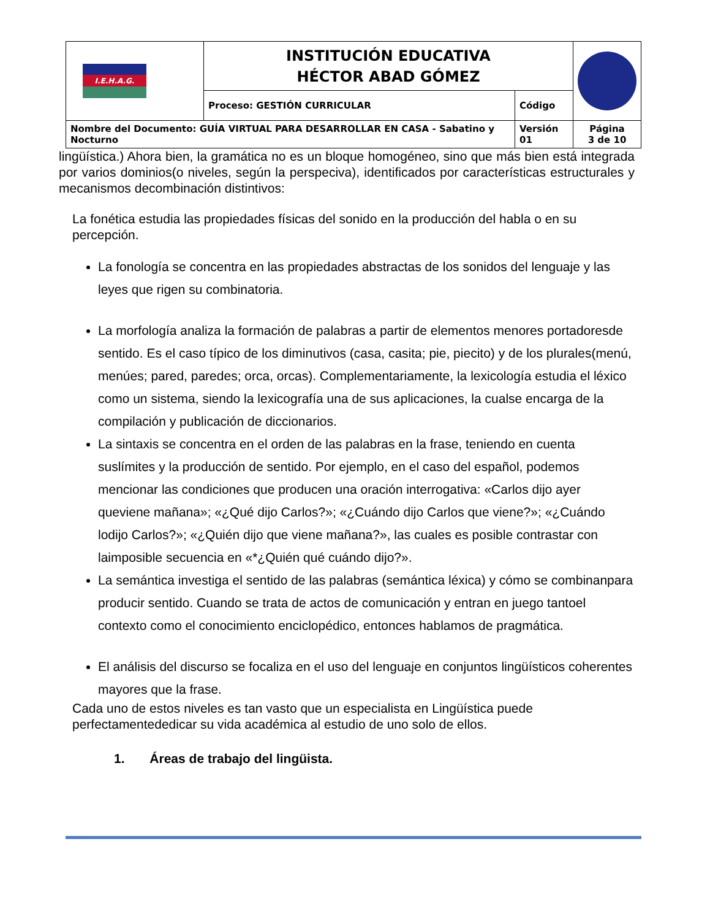| I.E.H.A.G. | INSTITUCIÓN EDUCATIVA HÉCTOR ABAD GÓMEZ | | |
| | Proceso: GESTIÓN CURRICULAR | Código | |
| Nombre del Documento: GUÍA VIRTUAL PARA DESARROLLAR EN CASA - Sabatino y Nocturno | | Versión 01 | Página 3 de 10 |
lingüística.) Ahora bien, la gramática no es un bloque homogéneo, sino que más bien está integrada por varios dominios(o niveles, según la perspeciva), identificados por características estructurales y mecanismos decombinación distintivos:
La fonética estudia las propiedades físicas del sonido en la producción del habla o en su percepción.
La fonología se concentra en las propiedades abstractas de los sonidos del lenguaje y las leyes que rigen su combinatoria.
La morfología analiza la formación de palabras a partir de elementos menores portadoresde sentido. Es el caso típico de los diminutivos (casa, casita; pie, piecito) y de los plurales(menú, menúes; pared, paredes; orca, orcas). Complementariamente, la lexicología estudia el léxico como un sistema, siendo la lexicografía una de sus aplicaciones, la cualse encarga de la compilación y publicación de diccionarios.
La sintaxis se concentra en el orden de las palabras en la frase, teniendo en cuenta suslímites y la producción de sentido. Por ejemplo, en el caso del español, podemos mencionar las condiciones que producen una oración interrogativa: «Carlos dijo ayer queviene mañana»; «¿Qué dijo Carlos?»; «¿Cuándo dijo Carlos que viene?»; «¿Cuándo lodijo Carlos?»; «¿Quién dijo que viene mañana?», las cuales es posible contrastar con laimposible secuencia en «*¿Quién qué cuándo dijo?».
La semántica investiga el sentido de las palabras (semántica léxica) y cómo se combinanpara producir sentido. Cuando se trata de actos de comunicación y entran en juego tantoel contexto como el conocimiento enciclopédico, entonces hablamos de pragmática.
El análisis del discurso se focaliza en el uso del lenguaje en conjuntos lingüísticos coherentes mayores que la frase.
Cada uno de estos niveles es tan vasto que un especialista en Lingüística puede perfectamentededicar su vida académica al estudio de uno solo de ellos.
1. Áreas de trabajo del lingüista.